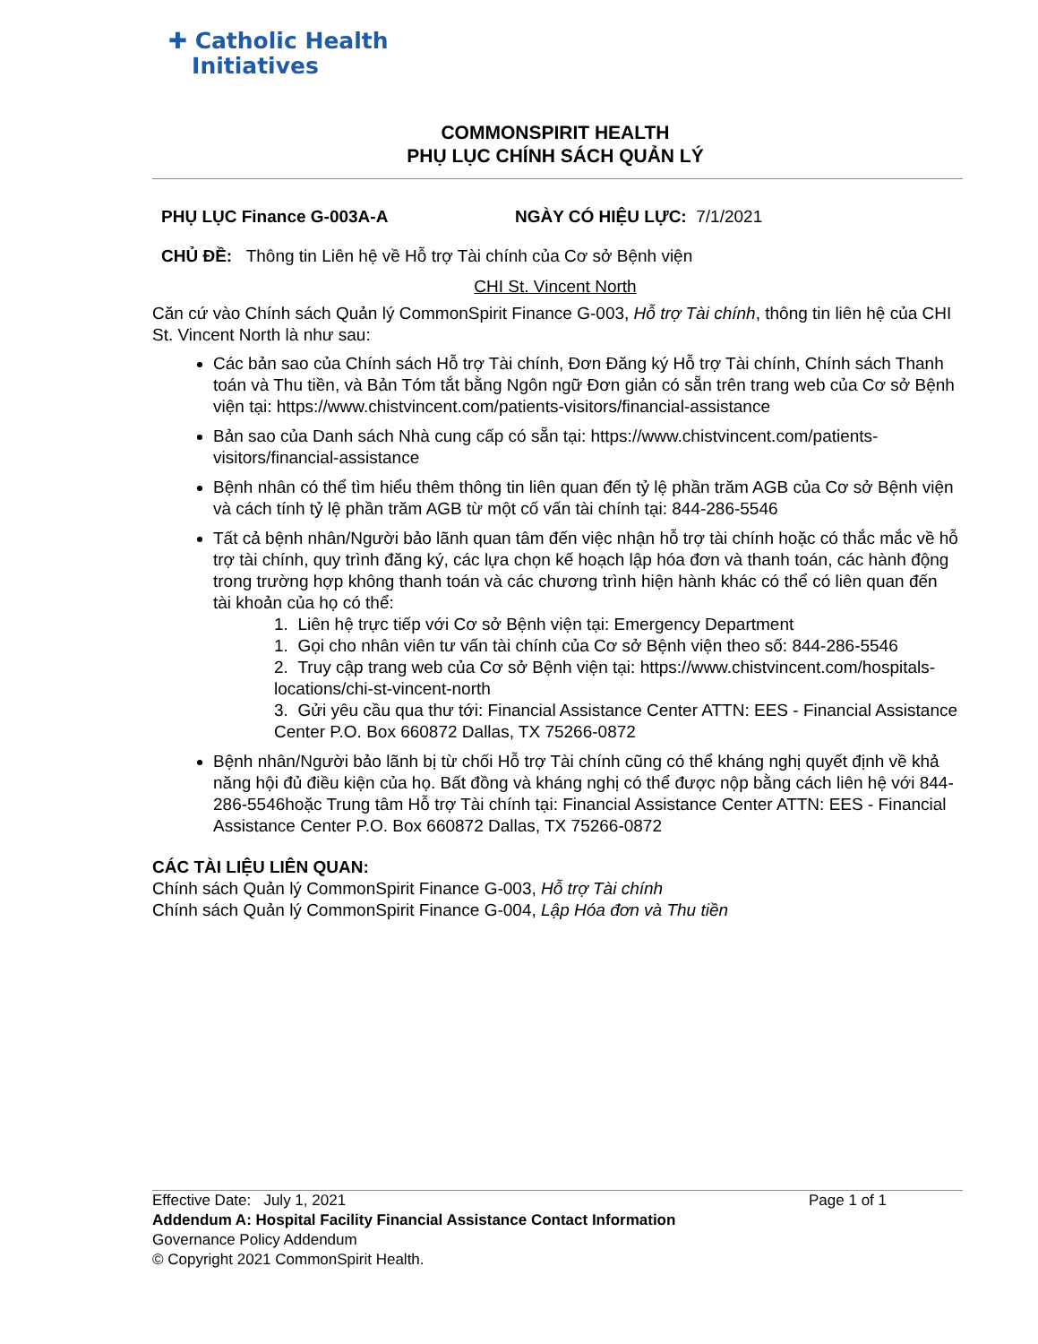✚ Catholic Health
Initiatives
COMMONSPIRIT HEALTH
PHỤ LỤC CHÍNH SÁCH QUẢN LÝ
PHỤ LỤC Finance G-003A-A NGÀY CÓ HIỆU LỰC: 7/1/2021
CHỦ ĐỀ: Thông tin Liên hệ về Hỗ trợ Tài chính của Cơ sở Bệnh viện
CHI St. Vincent North
Căn cứ vào Chính sách Quản lý CommonSpirit Finance G-003, Hỗ trợ Tài chính, thông tin liên hệ của CHI St. Vincent North là như sau:
Các bản sao của Chính sách Hỗ trợ Tài chính, Đơn Đăng ký Hỗ trợ Tài chính, Chính sách Thanh toán và Thu tiền, và Bản Tóm tắt bằng Ngôn ngữ Đơn giản có sẵn trên trang web của Cơ sở Bệnh viện tại: https://www.chistvincent.com/patients-visitors/financial-assistance
Bản sao của Danh sách Nhà cung cấp có sẵn tại: https://www.chistvincent.com/patients-visitors/financial-assistance
Bệnh nhân có thể tìm hiểu thêm thông tin liên quan đến tỷ lệ phần trăm AGB của Cơ sở Bệnh viện và cách tính tỷ lệ phần trăm AGB từ một cố vấn tài chính tại: 844-286-5546
Tất cả bệnh nhân/Người bảo lãnh quan tâm đến việc nhận hỗ trợ tài chính hoặc có thắc mắc về hỗ trợ tài chính, quy trình đăng ký, các lựa chọn kế hoạch lập hóa đơn và thanh toán, các hành động trong trường hợp không thanh toán và các chương trình hiện hành khác có thể có liên quan đến tài khoản của họ có thể:
1. Liên hệ trực tiếp với Cơ sở Bệnh viện tại: Emergency Department
1. Gọi cho nhân viên tư vấn tài chính của Cơ sở Bệnh viện theo số: 844-286-5546
2. Truy cập trang web của Cơ sở Bệnh viện tại: https://www.chistvincent.com/hospitals-locations/chi-st-vincent-north
3. Gửi yêu cầu qua thư tới: Financial Assistance Center ATTN: EES - Financial Assistance Center P.O. Box 660872 Dallas, TX 75266-0872
Bệnh nhân/Người bảo lãnh bị từ chối Hỗ trợ Tài chính cũng có thể kháng nghị quyết định về khả năng hội đủ điều kiện của họ. Bất đồng và kháng nghị có thể được nộp bằng cách liên hệ với 844-286-5546hoặc Trung tâm Hỗ trợ Tài chính tại: Financial Assistance Center ATTN: EES - Financial Assistance Center P.O. Box 660872 Dallas, TX 75266-0872
CÁC TÀI LIỆU LIÊN QUAN:
Chính sách Quản lý CommonSpirit Finance G-003, Hỗ trợ Tài chính
Chính sách Quản lý CommonSpirit Finance G-004, Lập Hóa đơn và Thu tiền
Effective Date: July 1, 2021 Page 1 of 1
Addendum A: Hospital Facility Financial Assistance Contact Information
Governance Policy Addendum
© Copyright 2021 CommonSpirit Health.